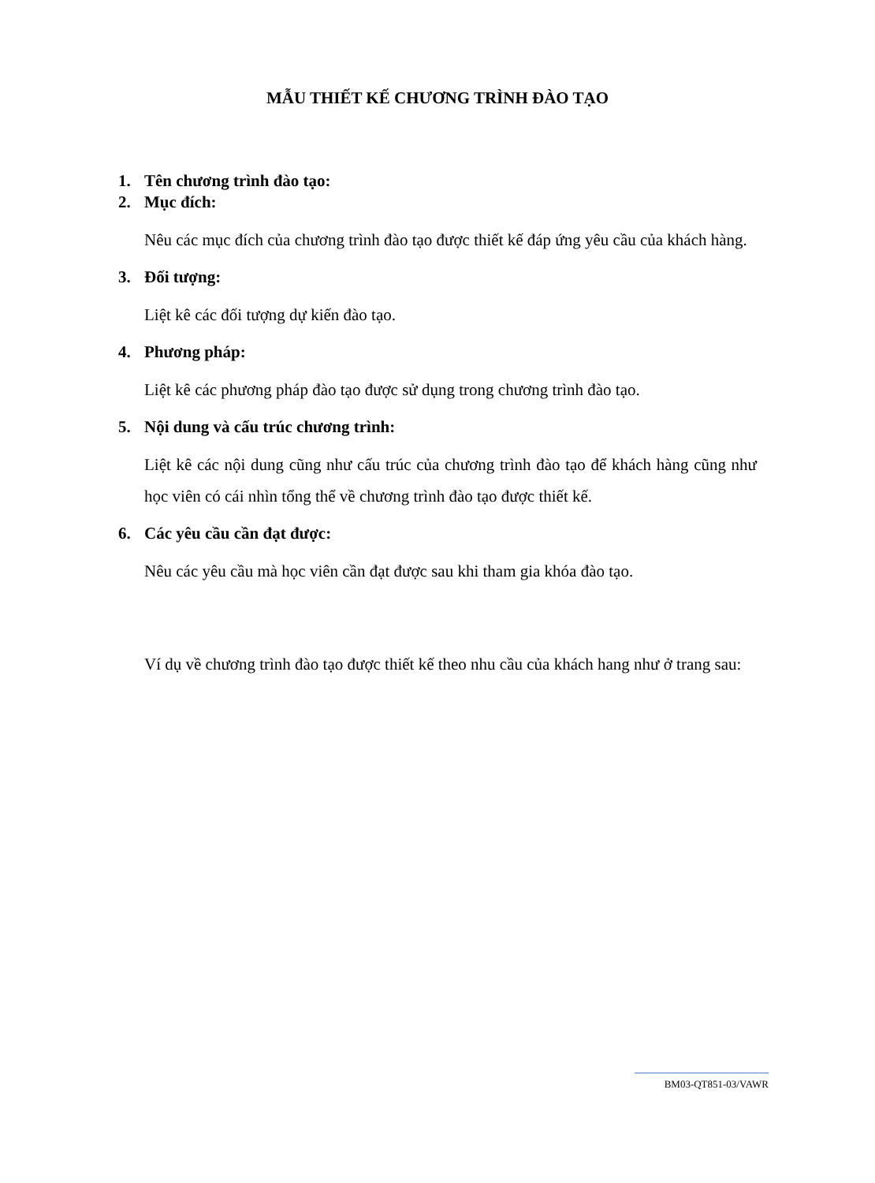MẪU THIẾT KẾ CHƯƠNG TRÌNH ĐÀO TẠO
1. Tên chương trình đào tạo:
2. Mục đích:
Nêu các mục đích của chương trình đào tạo được thiết kế đáp ứng yêu cầu của khách hàng.
3. Đối tượng:
Liệt kê các đối tượng dự kiến đào tạo.
4. Phương pháp:
Liệt kê các phương pháp đào tạo được sử dụng trong chương trình đào tạo.
5. Nội dung và cấu trúc chương trình:
Liệt kê các nội dung cũng như cấu trúc của chương trình đào tạo để khách hàng cũng như học viên có cái nhìn tổng thể về chương trình đào tạo được thiết kế.
6. Các yêu cầu cần đạt được:
Nêu các yêu cầu mà học viên cần đạt được sau khi tham gia khóa đào tạo.
Ví dụ về chương trình đào tạo được thiết kế theo nhu cầu của khách hang như ở trang sau:
BM03-QT851-03/VAWR